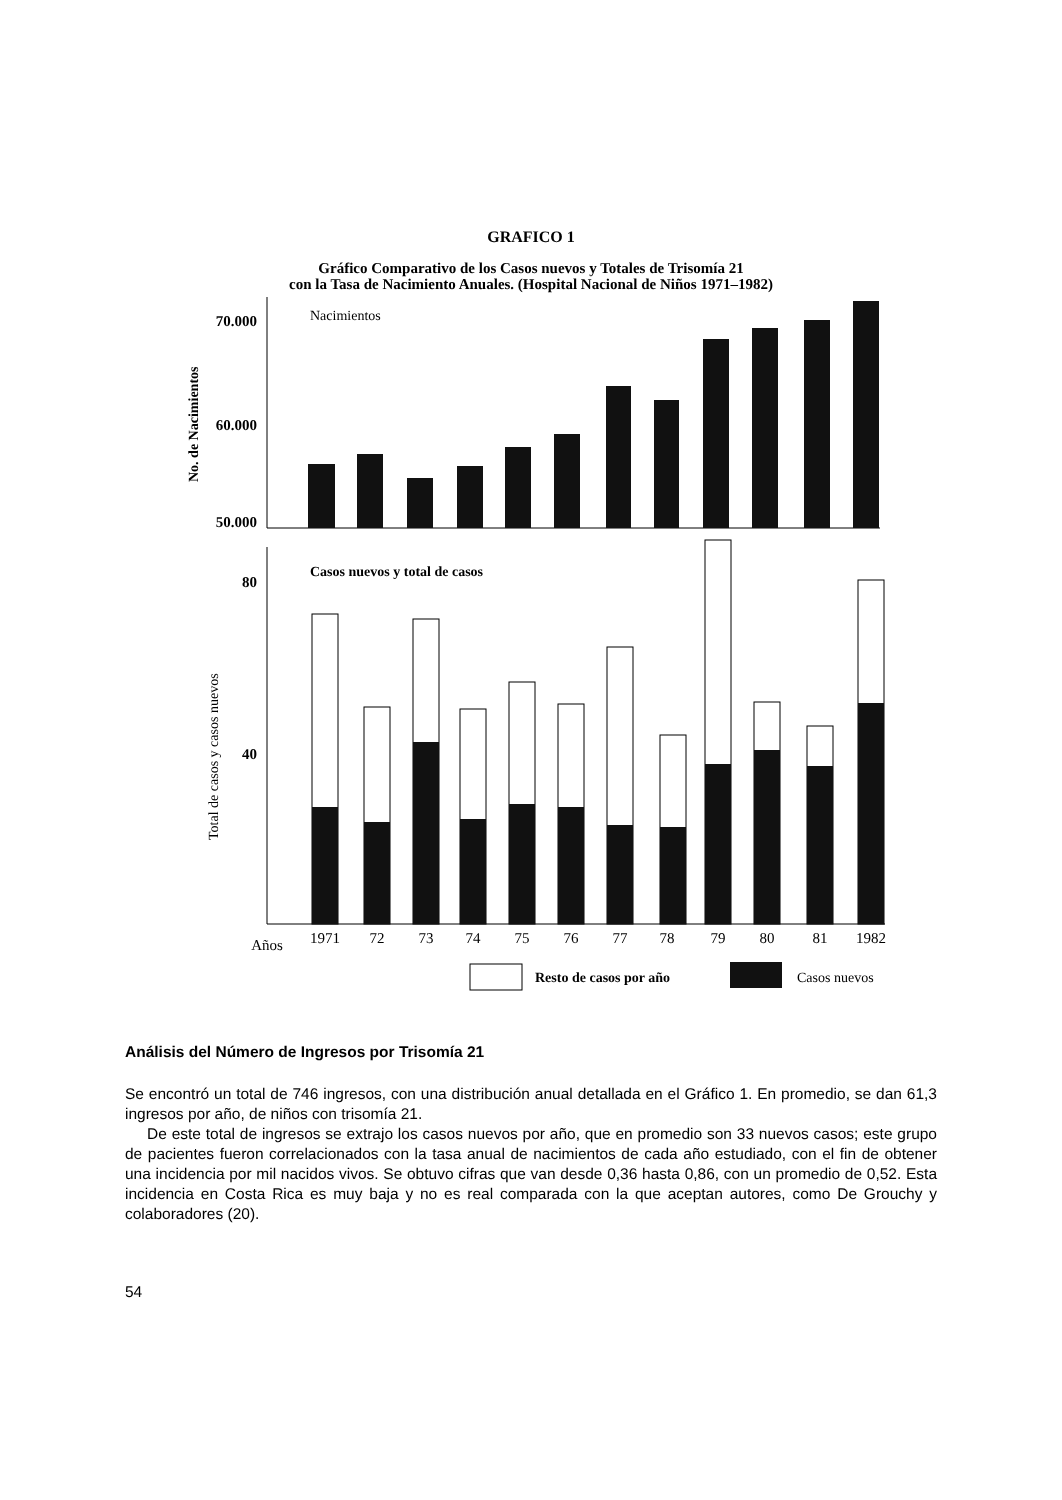GRAFICO 1
Gráfico Comparativo de los Casos nuevos y Totales de Trisomía 21
con la Tasa de Nacimiento Anuales. (Hospital Nacional de Niños 1971–1982)
70.000
60.000
50.000
Nacimientos
No. de Nacimientos
80
40
Casos nuevos y total de casos
Total de casos y casos nuevos
Años
1971
72
73
74
75
76
77
78
79
80
81
1982
Resto de casos por año
Casos nuevos
Análisis del Número de Ingresos por Trisomía 21
Se encontró un total de 746 ingresos, con una distribución anual detallada en el Gráfico 1. En promedio, se dan 61,3 ingresos por año, de niños con trisomía 21.
De este total de ingresos se extrajo los casos nuevos por año, que en promedio son 33 nuevos casos; este grupo de pacientes fueron correlacionados con la tasa anual de nacimientos de cada año estudiado, con el fin de obtener una incidencia por mil nacidos vivos. Se obtuvo cifras que van desde 0,36 hasta 0,86, con un promedio de 0,52. Esta incidencia en Costa Rica es muy baja y no es real comparada con la que aceptan autores, como De Grouchy y colaboradores (20).
54